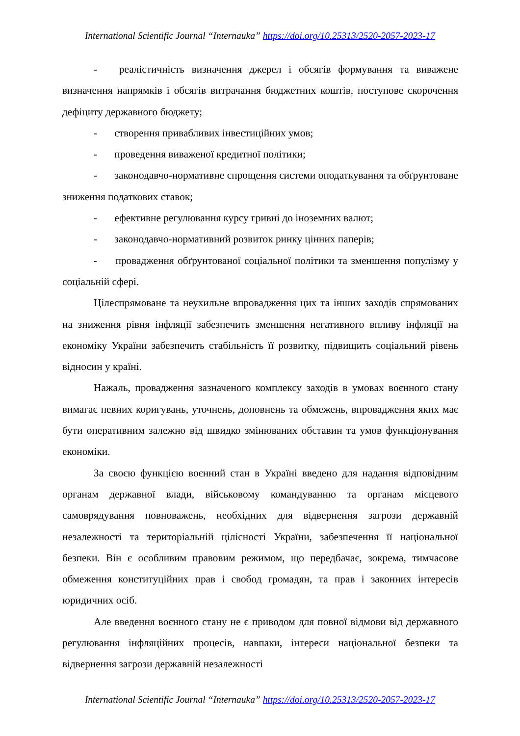International Scientific Journal “Internauka” https://doi.org/10.25313/2520-2057-2023-17
- реалістичність визначення джерел і обсягів формування та виважене визначення напрямків і обсягів витрачання бюджетних коштів, поступове скорочення дефіциту державного бюджету;
- створення привабливих інвестиційних умов;
- проведення виваженої кредитної політики;
- законодавчо-нормативне спрощення системи оподаткування та обґрунтоване зниження податкових ставок;
- ефективне регулювання курсу гривні до іноземних валют;
- законодавчо-нормативний розвиток ринку цінних паперів;
- провадження обґрунтованої соціальної політики та зменшення популізму у соціальній сфері.
Цілеспрямоване та неухильне впровадження цих та інших заходів спрямованих на зниження рівня інфляції забезпечить зменшення негативного впливу інфляції на економіку України забезпечить стабільність її розвитку, підвищить соціальний рівень відносин у країні.
Нажаль, провадження зазначеного комплексу заходів в умовах воєнного стану вимагає певних коригувань, уточнень, доповнень та обмежень, впровадження яких має бути оперативним залежно від швидко змінюваних обставин та умов функціонування економіки.
За своєю функцією воєнний стан в Україні введено для надання відповідним органам державної влади, військовому командуванню та органам місцевого самоврядування повноважень, необхідних для відвернення загрози державній незалежності та територіальній цілісності України, забезпечення її національної безпеки. Він є особливим правовим режимом, що передбачає, зокрема, тимчасове обмеження конституційних прав і свобод громадян, та прав і законних інтересів юридичних осіб.
Але введення воєнного стану не є приводом для повної відмови від державного регулювання інфляційних процесів, навпаки, інтереси національної безпеки та відвернення загрози державній незалежності
International Scientific Journal “Internauka” https://doi.org/10.25313/2520-2057-2023-17